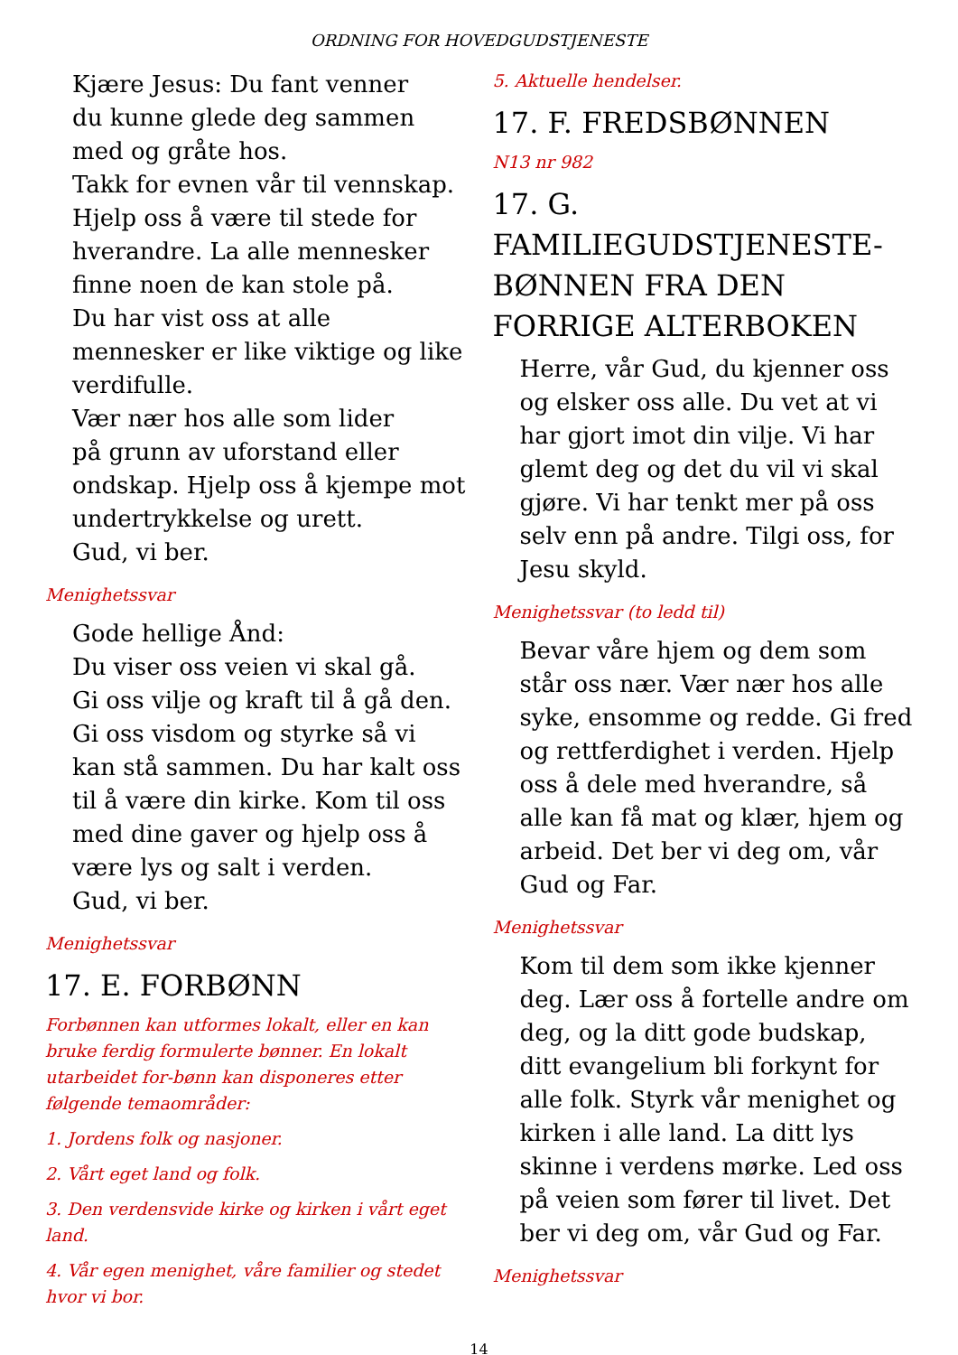ORDNING FOR HOVEDGUDSTJENESTE
Kjære Jesus: Du fant venner
du kunne glede deg sammen
med og gråte hos.
Takk for evnen vår til vennskap.
Hjelp oss å være til stede for hverandre. La alle mennesker finne noen de kan stole på.
Du har vist oss at alle mennesker er like viktige og like verdifulle.
Vær nær hos alle som lider
på grunn av uforstand eller ondskap. Hjelp oss å kjempe mot undertrykkelse og urett.
Gud, vi ber.
Menighetssvar
Gode hellige Ånd:
Du viser oss veien vi skal gå.
Gi oss vilje og kraft til å gå den.
Gi oss visdom og styrke så vi kan stå sammen. Du har kalt oss til å være din kirke. Kom til oss med dine gaver og hjelp oss å være lys og salt i verden.
Gud, vi ber.
Menighetssvar
17. E. FORBØNN
Forbønnen kan utformes lokalt, eller en kan bruke ferdig formulerte bønner. En lokalt utarbeidet for-bønn kan disponeres etter følgende temaområder:
1. Jordens folk og nasjoner.
2. Vårt eget land og folk.
3. Den verdensvide kirke og kirken i vårt eget land.
4. Vår egen menighet, våre familier og stedet hvor vi bor.
5. Aktuelle hendelser.
17. F. FREDSBØNNEN
N13 nr 982
17. G. FAMILIEGUDSTJENESTE-BØNNEN FRA DEN FORRIGE ALTERBOKEN
Herre, vår Gud, du kjenner oss og elsker oss alle. Du vet at vi har gjort imot din vilje. Vi har glemt deg og det du vil vi skal gjøre. Vi har tenkt mer på oss selv enn på andre. Tilgi oss, for Jesu skyld.
Menighetssvar (to ledd til)
Bevar våre hjem og dem som står oss nær. Vær nær hos alle syke, ensomme og redde. Gi fred og rettferdighet i verden. Hjelp oss å dele med hverandre, så alle kan få mat og klær, hjem og arbeid. Det ber vi deg om, vår Gud og Far.
Menighetssvar
Kom til dem som ikke kjenner deg. Lær oss å fortelle andre om deg, og la ditt gode budskap, ditt evangelium bli forkynt for alle folk. Styrk vår menighet og kirken i alle land. La ditt lys skinne i verdens mørke. Led oss på veien som fører til livet. Det ber vi deg om, vår Gud og Far.
Menighetssvar
14